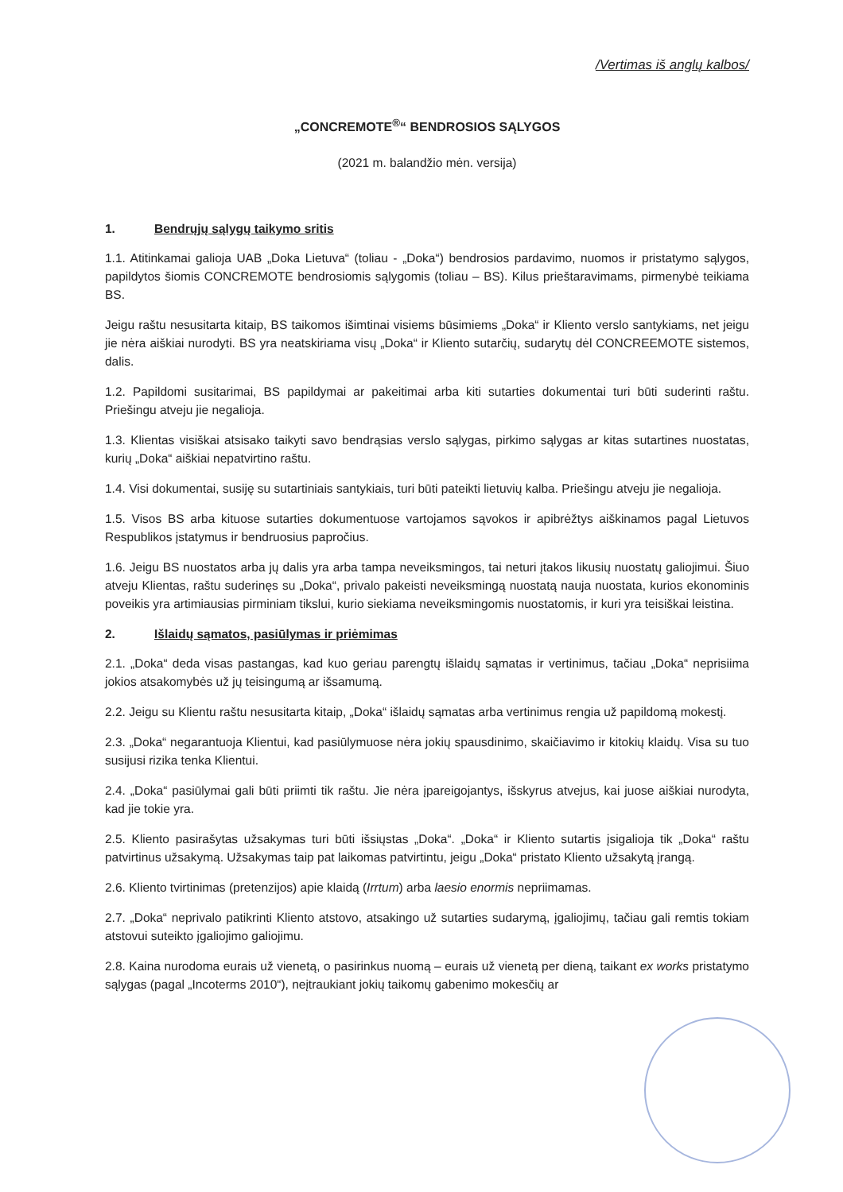/Vertimas iš anglų kalbos/
„CONCREMOTE<sup>®</sup>“ BENDROSIOS SĄLYGOS
(2021 m. balandžio mėn. versija)
1. Bendrųjų sąlygų taikymo sritis
1.1. Atitinkamai galioja UAB „Doka Lietuva“ (toliau - „Doka“) bendrosios pardavimo, nuomos ir pristatymo sąlygos, papildytos šiomis CONCREMOTE bendrosiomis sąlygomis (toliau – BS). Kilus prieštaravimams, pirmenybė teikiama BS.
Jeigu raštu nesusitarta kitaip, BS taikomos išimtinai visiems būsimiems „Doka“ ir Kliento verslo santykiams, net jeigu jie nėra aiškiai nurodyti. BS yra neatskiriama visų „Doka“ ir Kliento sutarčių, sudarytų dėl CONCREEMOTE sistemos, dalis.
1.2. Papildomi susitarimai, BS papildymai ar pakeitimai arba kiti sutarties dokumentai turi būti suderinti raštu. Priešingu atveju jie negalioja.
1.3. Klientas visiškai atsisako taikyti savo bendrąsias verslo sąlygas, pirkimo sąlygas ar kitas sutartines nuostatas, kurių „Doka“ aiškiai nepatvirtino raštu.
1.4. Visi dokumentai, susiję su sutartiniais santykiais, turi būti pateikti lietuvių kalba. Priešingu atveju jie negalioja.
1.5. Visos BS arba kituose sutarties dokumentuose vartojamos sąvokos ir apibrėžtys aiškinamos pagal Lietuvos Respublikos įstatymus ir bendruosius papročius.
1.6. Jeigu BS nuostatos arba jų dalis yra arba tampa neveiksmingos, tai neturi įtakos likusių nuostatų galiojimui. Šiuo atveju Klientas, raštu suderinęs su „Doka“, privalo pakeisti neveiksmingą nuostatą nauja nuostata, kurios ekonominis poveikis yra artimiausias pirminiam tikslui, kurio siekiama neveiksmingomis nuostatomis, ir kuri yra teisiškai leistina.
2. Išlaidų sąmatos, pasiūlymas ir priėmimas
2.1. „Doka“ deda visas pastangas, kad kuo geriau parengtų išlaidų sąmatas ir vertinimus, tačiau „Doka“ neprisiima jokios atsakomybės už jų teisingumą ar išsamumą.
2.2. Jeigu su Klientu raštu nesusitarta kitaip, „Doka“ išlaidų sąmatas arba vertinimus rengia už papildomą mokestį.
2.3. „Doka“ negarantuoja Klientui, kad pasiūlymuose nėra jokių spausdinimo, skaičiavimo ir kitokių klaidų. Visa su tuo susijusi rizika tenka Klientui.
2.4. „Doka“ pasiūlymai gali būti priimti tik raštu. Jie nėra įpareigojantys, išskyrus atvejus, kai juose aiškiai nurodyta, kad jie tokie yra.
2.5. Kliento pasirašytas užsakymas turi būti išsiųstas „Doka“. „Doka“ ir Kliento sutartis įsigalioja tik „Doka“ raštu patvirtinus užsakymą. Užsakymas taip pat laikomas patvirtintu, jeigu „Doka“ pristato Kliento užsakytą įrangą.
2.6. Kliento tvirtinimas (pretenzijos) apie klaidą (Irrtum) arba laesio enormis nepriimamas.
2.7. „Doka“ neprivalo patikrinti Kliento atstovo, atsakingo už sutarties sudarymą, įgaliojimų, tačiau gali remtis tokiam atstovui suteikto įgaliojimo galiojimu.
2.8. Kaina nurodoma eurais už vienetą, o pasirinkus nuomą – eurais už vienetą per dieną, taikant ex works pristatymo sąlygas (pagal „Incoterms 2010“), neįtraukiant jokių taikomų gabenimo mokesčių ar